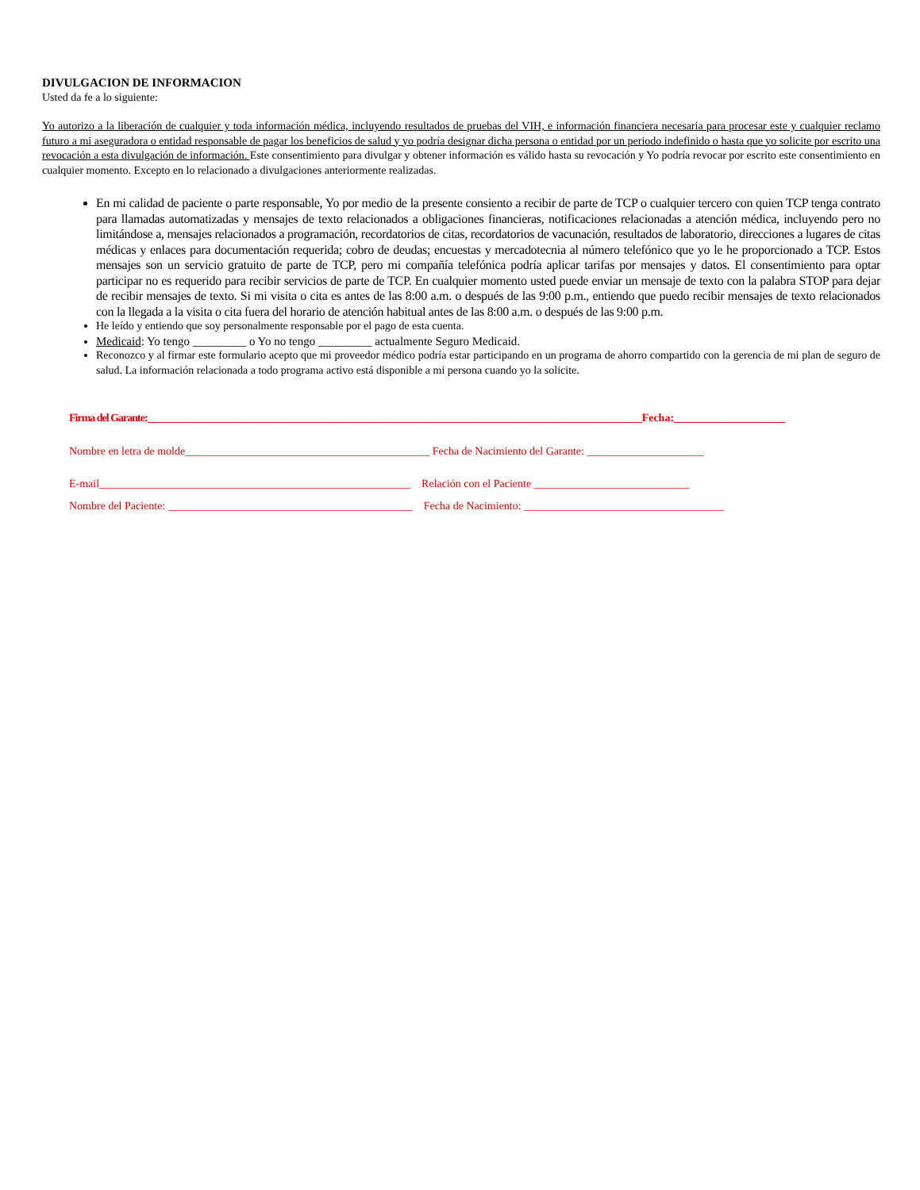DIVULGACION DE INFORMACION
Usted da fe a lo siguiente:
Yo autorizo a la liberación de cualquier y toda información médica, incluyendo resultados de pruebas del VIH, e información financiera necesaria para procesar este y cualquier reclamo futuro a mi aseguradora o entidad responsable de pagar los beneficios de salud y yo podría designar dicha persona o entidad por un periodo indefinido o hasta que yo solicite por escrito una revocación a esta divulgación de información. Este consentimiento para divulgar y obtener información es válido hasta su revocación y Yo podría revocar por escrito este consentimiento en cualquier momento. Excepto en lo relacionado a divulgaciones anteriormente realizadas.
En mi calidad de paciente o parte responsable, Yo por medio de la presente consiento a recibir de parte de TCP o cualquier tercero con quien TCP tenga contrato para llamadas automatizadas y mensajes de texto relacionados a obligaciones financieras, notificaciones relacionadas a atención médica, incluyendo pero no limitándose a, mensajes relacionados a programación, recordatorios de citas, recordatorios de vacunación, resultados de laboratorio, direcciones a lugares de citas médicas y enlaces para documentación requerida; cobro de deudas; encuestas y mercadotecnia al número telefónico que yo le he proporcionado a TCP. Estos mensajes son un servicio gratuito de parte de TCP, pero mi compañía telefónica podría aplicar tarifas por mensajes y datos. El consentimiento para optar participar no es requerido para recibir servicios de parte de TCP. En cualquier momento usted puede enviar un mensaje de texto con la palabra STOP para dejar de recibir mensajes de texto. Si mi visita o cita es antes de las 8:00 a.m. o después de las 9:00 p.m., entiendo que puedo recibir mensajes de texto relacionados con la llegada a la visita o cita fuera del horario de atención habitual antes de las 8:00 a.m. o después de las 9:00 p.m.
He leído y entiendo que soy personalmente responsable por el pago de esta cuenta.
Medicaid: Yo tengo _________ o Yo no tengo _________ actualmente Seguro Medicaid.
Reconozco y al firmar este formulario acepto que mi proveedor médico podría estar participando en un programa de ahorro compartido con la gerencia de mi plan de seguro de salud. La información relacionada a todo programa activo está disponible a mi persona cuando yo la solicite.
Firma del Garante:_________________________________________________________________________________________Fecha:____________________
Nombre en letra de molde____________________________________________ Fecha de Nacimiento del Garante: _____________________
E-mail________________________________________________________ Relación con el Paciente ____________________________
Nombre del Paciente: ____________________________________________ Fecha de Nacimiento: ____________________________________